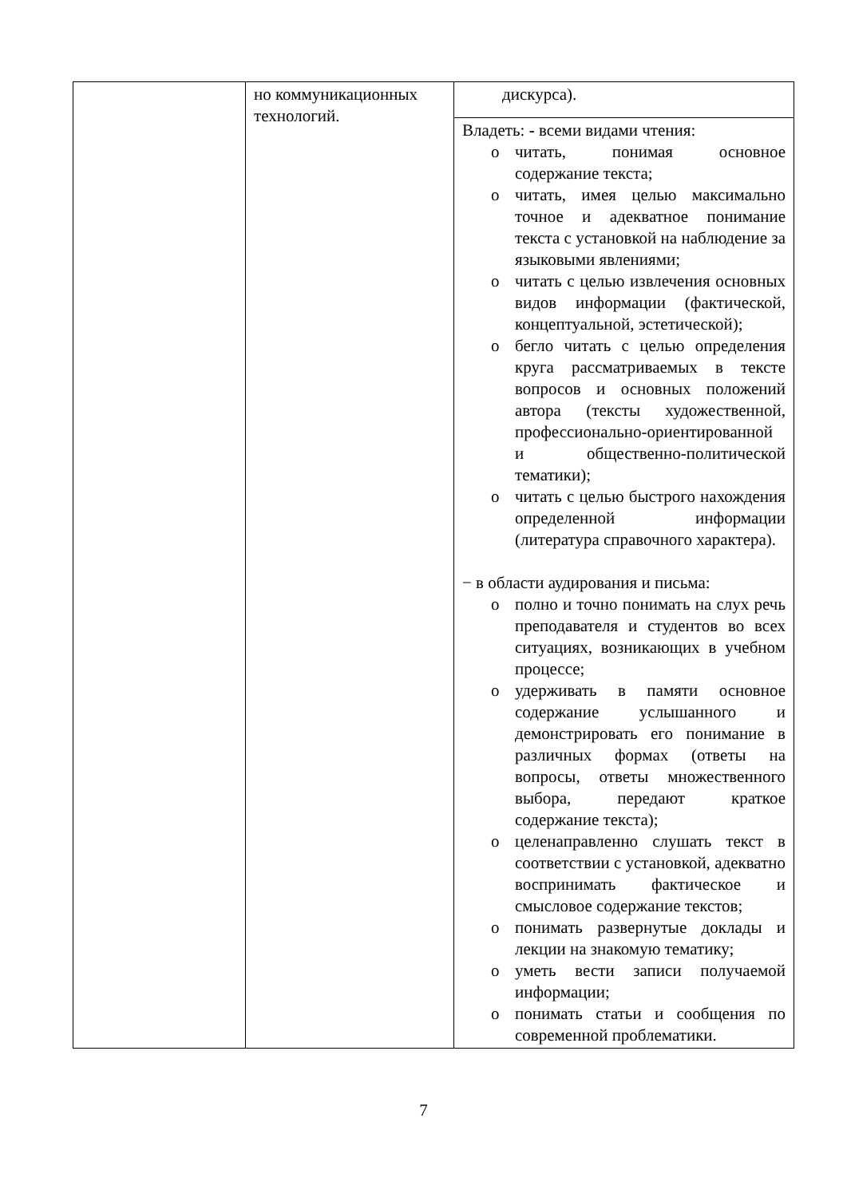| | но коммуникационных технологий. | дискурса). |
| | | Владеть: - всеми видами чтения: o читать, понимая основное содержание текста; o читать, имея целью максимально точное и адекватное понимание текста с установкой на наблюдение за языковыми явлениями; o читать с целью извлечения основных видов информации (фактической, концептуальной, эстетической); o бегло читать с целью определения круга рассматриваемых в тексте вопросов и основных положений автора (тексты художественной, профессионально-ориентированной и общественно-политической тематики); o читать с целью быстрого нахождения определенной информации (литература справочного характера). − в области аудирования и письма: o полно и точно понимать на слух речь преподавателя и студентов во всех ситуациях, возникающих в учебном процессе; o удерживать в памяти основное содержание услышанного и демонстрировать его понимание в различных формах (ответы на вопросы, ответы множественного выбора, передают краткое содержание текста); o целенаправленно слушать текст в соответствии с установкой, адекватно воспринимать фактическое и смысловое содержание текстов; o понимать развернутые доклады и лекции на знакомую тематику; o уметь вести записи получаемой информации; o понимать статьи и сообщения по современной проблематики. |
7